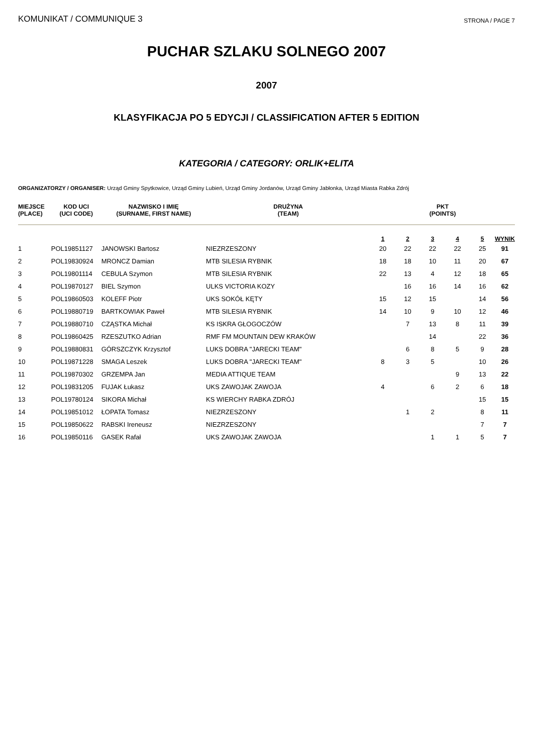KOMUNIKAT / COMMUNIQUE 3 STRONA / PAGE 7
PUCHAR SZLAKU SOLNEGO 2007
2007
KLASYFIKACJA PO 5 EDYCJI / CLASSIFICATION AFTER 5 EDITION
KATEGORIA / CATEGORY: ORLIK+ELITA
ORGANIZATORZY / ORGANISER: Urząd Gminy Spytkowice, Urząd Gminy Lubień, Urząd Gminy Jordanów, Urząd Gminy Jabłonka, Urząd Miasta Rabka Zdrój
| MIEJSCE (PLACE) | KOD UCI (UCI CODE) | NAZWISKO I IMIĘ (SURNAME, FIRST NAME) | DRUŻYNA (TEAM) | PKT (POINTS) | | | | | |
| --- | --- | --- | --- | --- | --- | --- | --- | --- | --- |
| | | | | 1 | 2 | 3 | 4 | 5 | WYNIK |
| 1 | POL19851127 | JANOWSKI Bartosz | NIEZRZESZONY | 20 | 22 | 22 | 22 | 25 | 91 |
| 2 | POL19830924 | MRONCZ Damian | MTB SILESIA RYBNIK | 18 | 18 | 10 | 11 | 20 | 67 |
| 3 | POL19801114 | CEBULA Szymon | MTB SILESIA RYBNIK | 22 | 13 | 4 | 12 | 18 | 65 |
| 4 | POL19870127 | BIEL Szymon | ULKS VICTORIA KOZY | | 16 | 16 | 14 | 16 | 62 |
| 5 | POL19860503 | KOLEFF Piotr | UKS SOKÓŁ KĘTY | 15 | 12 | 15 | | 14 | 56 |
| 6 | POL19880719 | BARTKOWIAK Paweł | MTB SILESIA RYBNIK | 14 | 10 | 9 | 10 | 12 | 46 |
| 7 | POL19880710 | CZĄSTKA Michał | KS ISKRA GŁOGOCZÓW | | 7 | 13 | 8 | 11 | 39 |
| 8 | POL19860425 | RZESZUTKO Adrian | RMF FM MOUNTAIN DEW KRAKÓW | | | 14 | | 22 | 36 |
| 9 | POL19880831 | GÓRSZCZYK Krzysztof | LUKS DOBRA "JARECKI TEAM" | | 6 | 8 | 5 | 9 | 28 |
| 10 | POL19871228 | SMAGA Leszek | LUKS DOBRA "JARECKI TEAM" | 8 | 3 | 5 | | 10 | 26 |
| 11 | POL19870302 | GRZEMPA Jan | MEDIA ATTIQUE TEAM | | | | 9 | 13 | 22 |
| 12 | POL19831205 | FUJAK Łukasz | UKS ZAWOJAK ZAWOJA | 4 | | 6 | 2 | 6 | 18 |
| 13 | POL19780124 | SIKORA Michał | KS WIERCHY RABKA ZDRÓJ | | | | | 15 | 15 |
| 14 | POL19851012 | ŁOPATA Tomasz | NIEZRZESZONY | | 1 | 2 | | 8 | 11 |
| 15 | POL19850622 | RABSKI Ireneusz | NIEZRZESZONY | | | | | 7 | 7 |
| 16 | POL19850116 | GASEK Rafał | UKS ZAWOJAK ZAWOJA | | | 1 | 1 | 5 | 7 |